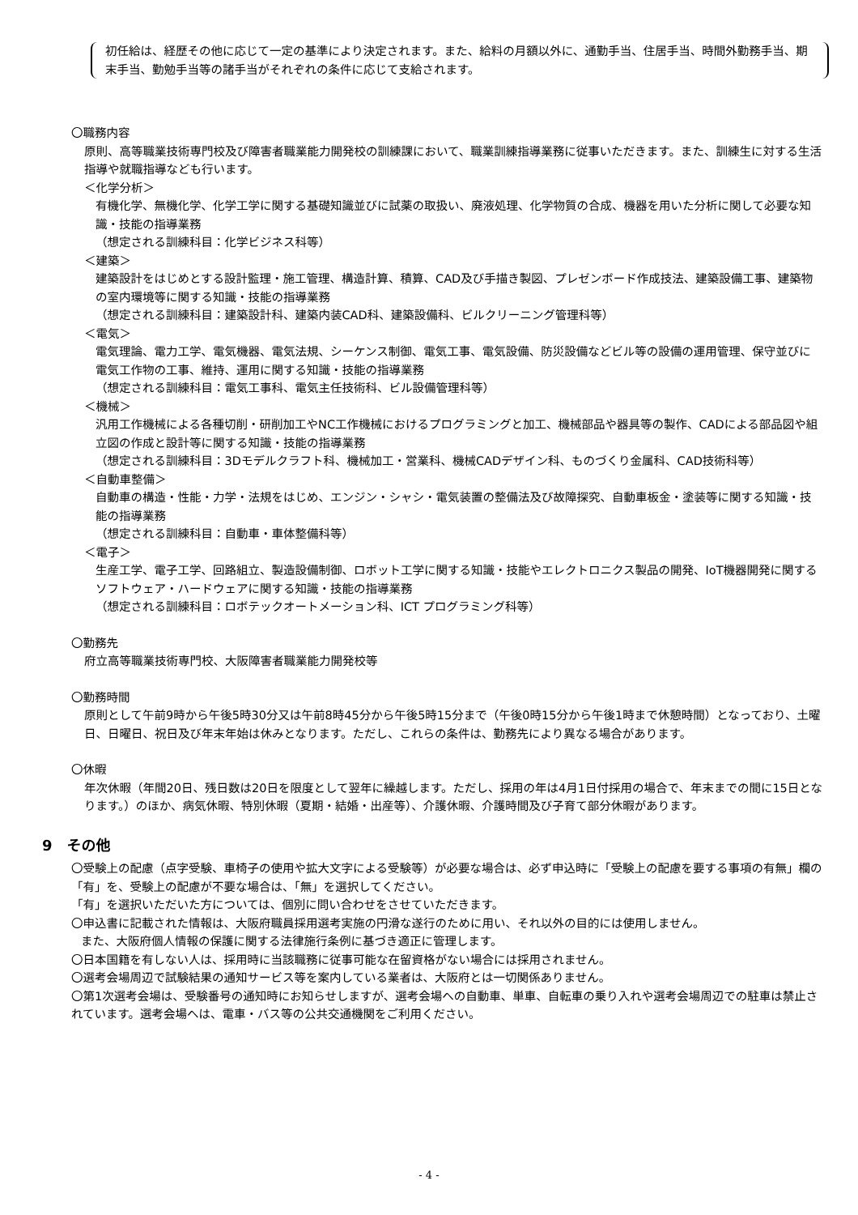初任給は、経歴その他に応じて一定の基準により決定されます。また、給料の月額以外に、通勤手当、住居手当、時間外勤務手当、期末手当、勤勉手当等の諸手当がそれぞれの条件に応じて支給されます。
〇職務内容
原則、高等職業技術専門校及び障害者職業能力開発校の訓練課において、職業訓練指導業務に従事いただきます。また、訓練生に対する生活指導や就職指導なども行います。
＜化学分析＞
有機化学、無機化学、化学工学に関する基礎知識並びに試薬の取扱い、廃液処理、化学物質の合成、機器を用いた分析に関して必要な知識・技能の指導業務
（想定される訓練科目：化学ビジネス科等）
＜建築＞
建築設計をはじめとする設計監理・施工管理、構造計算、積算、CAD及び手描き製図、プレゼンボード作成技法、建築設備工事、建築物の室内環境等に関する知識・技能の指導業務
（想定される訓練科目：建築設計科、建築内装CAD科、建築設備科、ビルクリーニング管理科等）
＜電気＞
電気理論、電力工学、電気機器、電気法規、シーケンス制御、電気工事、電気設備、防災設備などビル等の設備の運用管理、保守並びに電気工作物の工事、維持、運用に関する知識・技能の指導業務
（想定される訓練科目：電気工事科、電気主任技術科、ビル設備管理科等）
＜機械＞
汎用工作機械による各種切削・研削加工やNC工作機械におけるプログラミングと加工、機械部品や器具等の製作、CADによる部品図や組立図の作成と設計等に関する知識・技能の指導業務
（想定される訓練科目：3Dモデルクラフト科、機械加工・営業科、機械CADデザイン科、ものづくり金属科、CAD技術科等）
＜自動車整備＞
自動車の構造・性能・力学・法規をはじめ、エンジン・シャシ・電気装置の整備法及び故障探究、自動車板金・塗装等に関する知識・技能の指導業務
（想定される訓練科目：自動車・車体整備科等）
＜電子＞
生産工学、電子工学、回路組立、製造設備制御、ロボット工学に関する知識・技能やエレクトロニクス製品の開発、IoT機器開発に関するソフトウェア・ハードウェアに関する知識・技能の指導業務
（想定される訓練科目：ロボテックオートメーション科、ICT プログラミング科等）
〇勤務先
府立高等職業技術専門校、大阪障害者職業能力開発校等
〇勤務時間
原則として午前9時から午後5時30分又は午前8時45分から午後5時15分まで（午後0時15分から午後1時まで休憩時間）となっており、土曜日、日曜日、祝日及び年末年始は休みとなります。ただし、これらの条件は、勤務先により異なる場合があります。
〇休暇
年次休暇（年間20日、残日数は20日を限度として翌年に繰越します。ただし、採用の年は4月1日付採用の場合で、年末までの間に15日となります。）のほか、病気休暇、特別休暇（夏期・結婚・出産等）、介護休暇、介護時間及び子育て部分休暇があります。
9　その他
〇受験上の配慮（点字受験、車椅子の使用や拡大文字による受験等）が必要な場合は、必ず申込時に「受験上の配慮を要する事項の有無」欄の「有」を、受験上の配慮が不要な場合は、「無」を選択してください。
「有」を選択いただいた方については、個別に問い合わせをさせていただきます。
〇申込書に記載された情報は、大阪府職員採用選考実施の円滑な遂行のために用い、それ以外の目的には使用しません。
また、大阪府個人情報の保護に関する法律施行条例に基づき適正に管理します。
〇日本国籍を有しない人は、採用時に当該職務に従事可能な在留資格がない場合には採用されません。
〇選考会場周辺で試験結果の通知サービス等を案内している業者は、大阪府とは一切関係ありません。
〇第1次選考会場は、受験番号の通知時にお知らせしますが、選考会場への自動車、単車、自転車の乗り入れや選考会場周辺での駐車は禁止されています。選考会場へは、電車・バス等の公共交通機関をご利用ください。
- 4 -